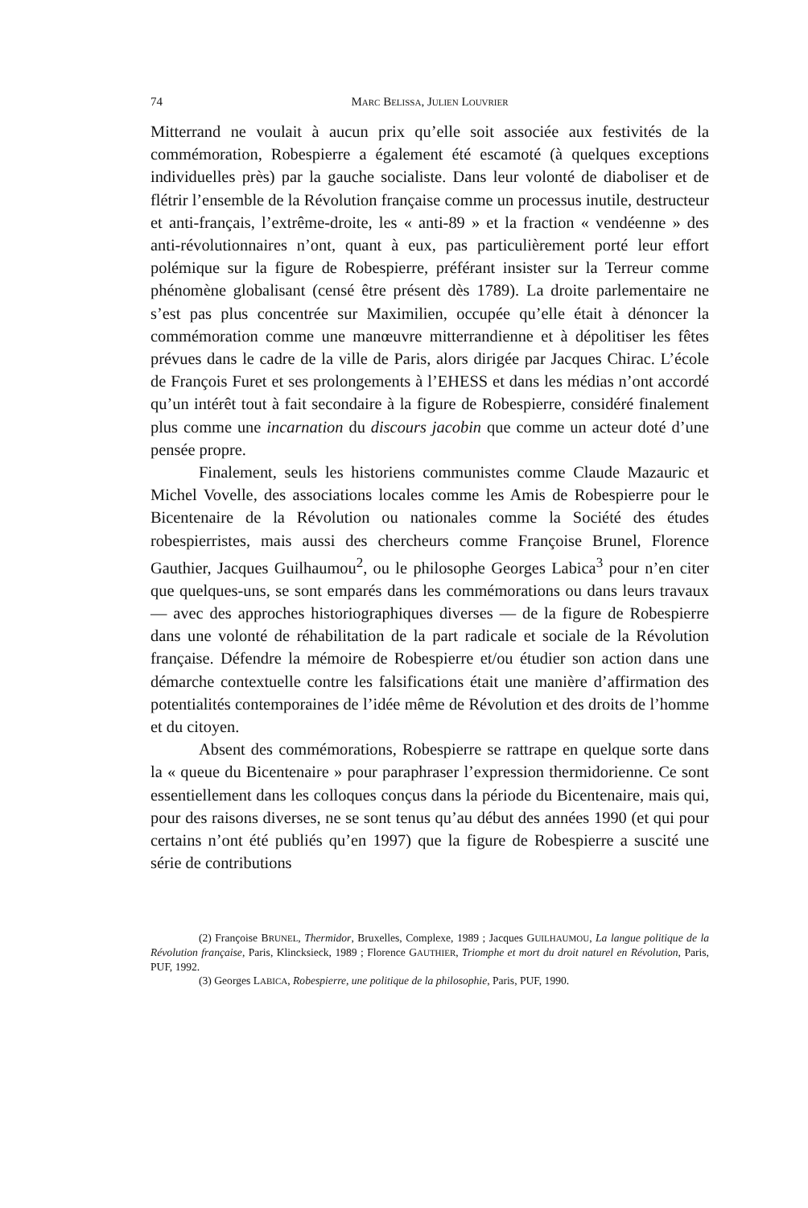74 MARC BELISSA, JULIEN LOUVRIER
Mitterrand ne voulait à aucun prix qu’elle soit associée aux festivités de la commémoration, Robespierre a également été escamoté (à quelques exceptions individuelles près) par la gauche socialiste. Dans leur volonté de diaboliser et de flétrir l’ensemble de la Révolution française comme un processus inutile, destructeur et anti-français, l’extrême-droite, les « anti-89 » et la fraction « vendéenne » des anti-révolutionnaires n’ont, quant à eux, pas particulièrement porté leur effort polémique sur la figure de Robespierre, préférant insister sur la Terreur comme phénomène globalisant (censé être présent dès 1789). La droite parlementaire ne s’est pas plus concentrée sur Maximilien, occupée qu’elle était à dénoncer la commémoration comme une manœuvre mitterrandienne et à dépolitiser les fêtes prévues dans le cadre de la ville de Paris, alors dirigée par Jacques Chirac. L’école de François Furet et ses prolongements à l’EHESS et dans les médias n’ont accordé qu’un intérêt tout à fait secondaire à la figure de Robespierre, considéré finalement plus comme une incarnation du discours jacobin que comme un acteur doté d’une pensée propre.
Finalement, seuls les historiens communistes comme Claude Mazauric et Michel Vovelle, des associations locales comme les Amis de Robespierre pour le Bicentenaire de la Révolution ou nationales comme la Société des études robespierristes, mais aussi des chercheurs comme Françoise Brunel, Florence Gauthier, Jacques Guilhaumou<sup>2</sup>, ou le philosophe Georges Labica<sup>3</sup> pour n’en citer que quelques-uns, se sont emparés dans les commémorations ou dans leurs travaux — avec des approches historiographiques diverses — de la figure de Robespierre dans une volonté de réhabilitation de la part radicale et sociale de la Révolution française. Défendre la mémoire de Robespierre et/ou étudier son action dans une démarche contextuelle contre les falsifications était une manière d’affirmation des potentialités contemporaines de l’idée même de Révolution et des droits de l’homme et du citoyen.
Absent des commémorations, Robespierre se rattrape en quelque sorte dans la « queue du Bicentenaire » pour paraphraser l’expression thermidorienne. Ce sont essentiellement dans les colloques conçus dans la période du Bicentenaire, mais qui, pour des raisons diverses, ne se sont tenus qu’au début des années 1990 (et qui pour certains n’ont été publiés qu’en 1997) que la figure de Robespierre a suscité une série de contributions
(2) Françoise BRUNEL, Thermidor, Bruxelles, Complexe, 1989 ; Jacques GUILHAUMOU, La langue politique de la Révolution française, Paris, Klincksieck, 1989 ; Florence GAUTHIER, Triomphe et mort du droit naturel en Révolution, Paris, PUF, 1992.
(3) Georges LABICA, Robespierre, une politique de la philosophie, Paris, PUF, 1990.